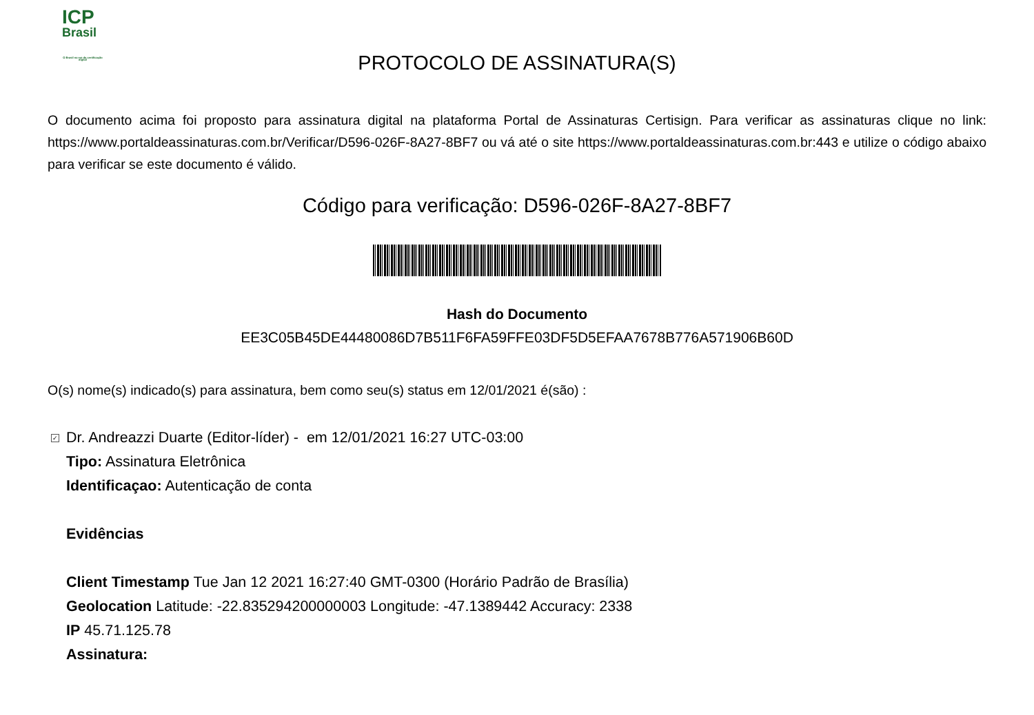ICP
Brasil
O Brasil na era da certificação digital
PROTOCOLO DE ASSINATURA(S)
O documento acima foi proposto para assinatura digital na plataforma Portal de Assinaturas Certisign. Para verificar as assinaturas clique no link: https://www.portaldeassinaturas.com.br/Verificar/D596-026F-8A27-8BF7 ou vá até o site https://www.portaldeassinaturas.com.br:443 e utilize o código abaixo para verificar se este documento é válido.
Código para verificação: D596-026F-8A27-8BF7
Hash do Documento
EE3C05B45DE44480086D7B511F6FA59FFE03DF5D5EFAA7678B776A571906B60D
O(s) nome(s) indicado(s) para assinatura, bem como seu(s) status em 12/01/2021 é(são) :
✓ Dr. Andreazzi Duarte (Editor-líder) - em 12/01/2021 16:27 UTC-03:00
Tipo: Assinatura Eletrônica
Identificaçao: Autenticação de conta
Evidências
Client Timestamp Tue Jan 12 2021 16:27:40 GMT-0300 (Horário Padrão de Brasília)
Geolocation Latitude: -22.835294200000003 Longitude: -47.1389442 Accuracy: 2338
IP 45.71.125.78
Assinatura: